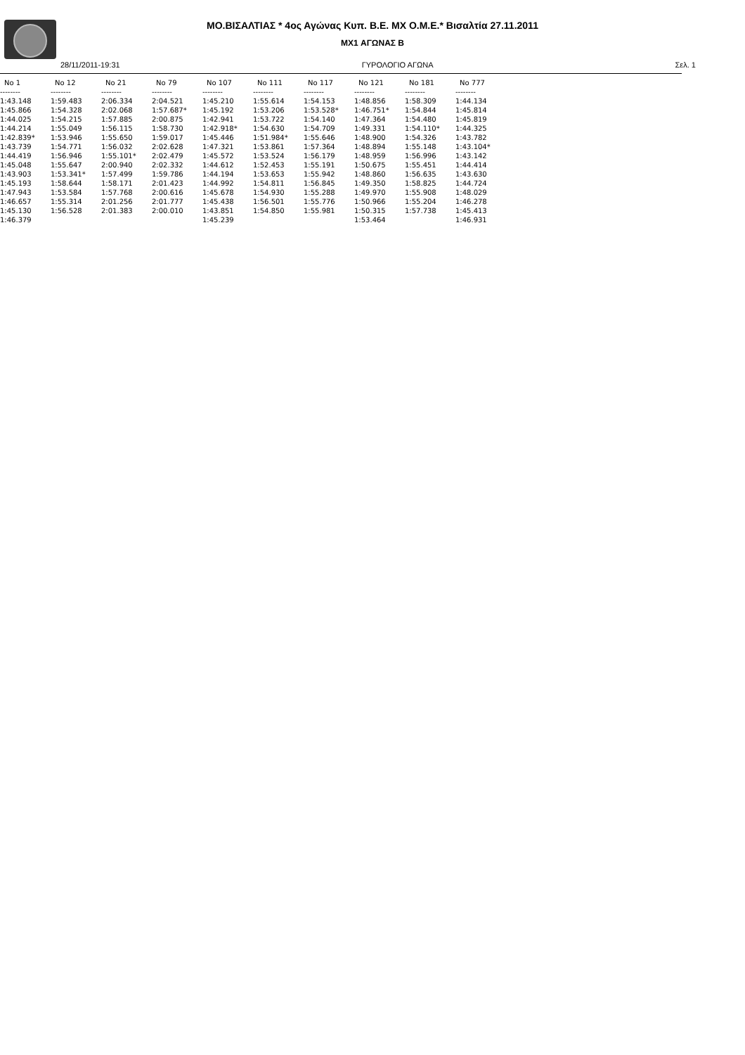ΜΟ.ΒΙΣΑΛΤΙΑΣ * 4ος Αγώνας Κυπ. Β.Ε. ΜΧ Ο.Μ.Ε.* Βισαλτία 27.11.2011
MX1 ΑΓΩΝΑΣ Β
28/11/2011-19:31 ΓΥΡΟΛΟΓΙΟ ΑΓΩΝΑ Σελ. 1
| No 1 | No 12 | No 21 | No 79 | No 107 | No 111 | No 117 | No 121 | No 181 | No 777 |
| --- | --- | --- | --- | --- | --- | --- | --- | --- | --- |
| -------- | -------- | -------- | -------- | -------- | -------- | -------- | -------- | -------- | -------- |
| 1:43.148 | 1:59.483 | 2:06.334 | 2:04.521 | 1:45.210 | 1:55.614 | 1:54.153 | 1:48.856 | 1:58.309 | 1:44.134 |
| 1:45.866 | 1:54.328 | 2:02.068 | 1:57.687* | 1:45.192 | 1:53.206 | 1:53.528* | 1:46.751* | 1:54.844 | 1:45.814 |
| 1:44.025 | 1:54.215 | 1:57.885 | 2:00.875 | 1:42.941 | 1:53.722 | 1:54.140 | 1:47.364 | 1:54.480 | 1:45.819 |
| 1:44.214 | 1:55.049 | 1:56.115 | 1:58.730 | 1:42.918* | 1:54.630 | 1:54.709 | 1:49.331 | 1:54.110* | 1:44.325 |
| 1:42.839* | 1:53.946 | 1:55.650 | 1:59.017 | 1:45.446 | 1:51.984* | 1:55.646 | 1:48.900 | 1:54.326 | 1:43.782 |
| 1:43.739 | 1:54.771 | 1:56.032 | 2:02.628 | 1:47.321 | 1:53.861 | 1:57.364 | 1:48.894 | 1:55.148 | 1:43.104* |
| 1:44.419 | 1:56.946 | 1:55.101* | 2:02.479 | 1:45.572 | 1:53.524 | 1:56.179 | 1:48.959 | 1:56.996 | 1:43.142 |
| 1:45.048 | 1:55.647 | 2:00.940 | 2:02.332 | 1:44.612 | 1:52.453 | 1:55.191 | 1:50.675 | 1:55.451 | 1:44.414 |
| 1:43.903 | 1:53.341* | 1:57.499 | 1:59.786 | 1:44.194 | 1:53.653 | 1:55.942 | 1:48.860 | 1:56.635 | 1:43.630 |
| 1:45.193 | 1:58.644 | 1:58.171 | 2:01.423 | 1:44.992 | 1:54.811 | 1:56.845 | 1:49.350 | 1:58.825 | 1:44.724 |
| 1:47.943 | 1:53.584 | 1:57.768 | 2:00.616 | 1:45.678 | 1:54.930 | 1:55.288 | 1:49.970 | 1:55.908 | 1:48.029 |
| 1:46.657 | 1:55.314 | 2:01.256 | 2:01.777 | 1:45.438 | 1:56.501 | 1:55.776 | 1:50.966 | 1:55.204 | 1:46.278 |
| 1:45.130 | 1:56.528 | 2:01.383 | 2:00.010 | 1:43.851 | 1:54.850 | 1:55.981 | 1:50.315 | 1:57.738 | 1:45.413 |
| 1:46.379 | | | | 1:45.239 | | | 1:53.464 | | 1:46.931 |